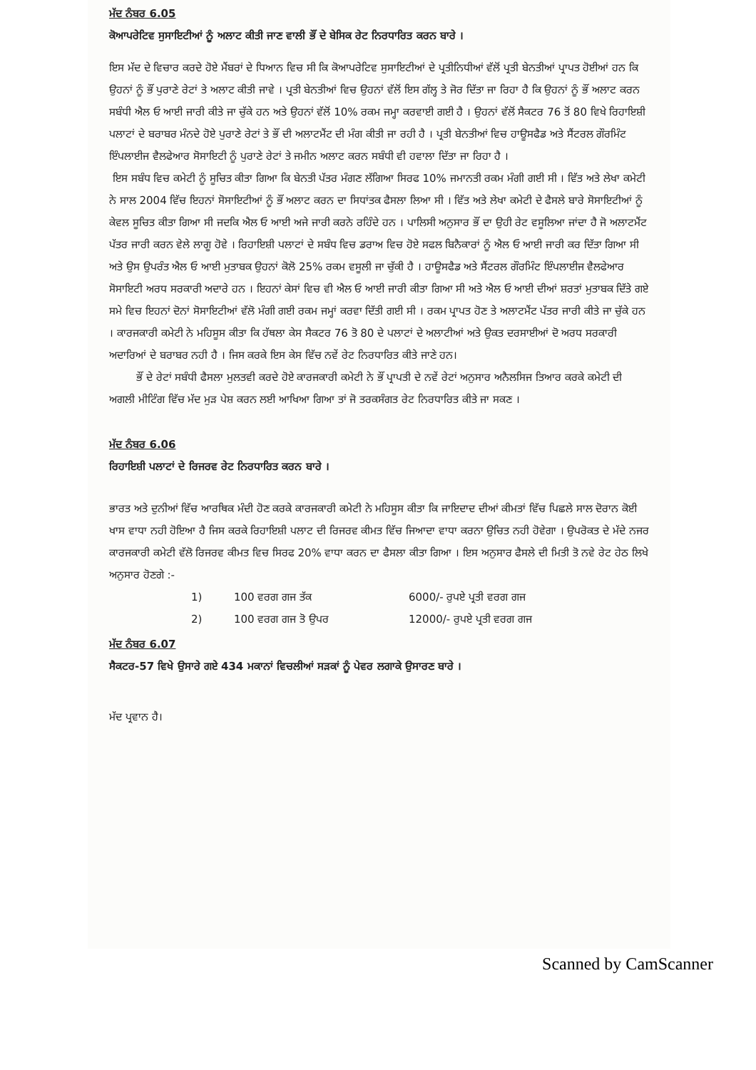ਮੱਦ ਨੰਬਰ 6.05
ਕੋਆਪਰੇਟਿਵ ਸੁਸਾਇਟੀਆਂ ਨੂੰ ਅਲਾਟ ਕੀਤੀ ਜਾਣ ਵਾਲੀ ਭੌਂ ਦੇ ਬੇਸਿਕ ਰੇਟ ਨਿਰਧਾਰਿਤ ਕਰਨ ਬਾਰੇ ।
ਇਸ ਮੱਦ ਦੇ ਵਿਚਾਰ ਕਰਦੇ ਹੋਏ ਮੈਂਬਰਾਂ ਦੇ ਧਿਆਨ ਵਿਚ ਸੀ ਕਿ ਕੋਆਪਰੇਟਿਵ ਸੁਸਾਇਟੀਆਂ ਦੇ ਪ੍ਰਤੀਨਿਧੀਆਂ ਵੱਲੋਂ ਪ੍ਰਤੀ ਬੇਨਤੀਆਂ ਪ੍ਰਾਪਤ ਹੋਈਆਂ ਹਨ ਕਿ ਉਹਨਾਂ ਨੂੰ ਭੌਂ ਪੁਰਾਣੇ ਰੇਟਾਂ ਤੇ ਅਲਾਟ ਕੀਤੀ ਜਾਵੇ । ਪ੍ਰਤੀ ਬੇਨਤੀਆਂ ਵਿਚ ਉਹਨਾਂ ਵੱਲੋਂ ਇਸ ਗੱਲ੍ਹ ਤੇ ਜੋਰ ਦਿੱਤਾ ਜਾ ਰਿਹਾ ਹੈ ਕਿ ਉਹਨਾਂ ਨੂੰ ਭੌਂ ਅਲਾਟ ਕਰਨ ਸਬੰਧੀ ਐਲ ਓ ਆਈ ਜਾਰੀ ਕੀਤੇ ਜਾ ਚੁੱਕੇ ਹਨ ਅਤੇ ਉਹਨਾਂ ਵੱਲੋਂ 10% ਰਕਮ ਜਮ੍ਹਾ ਕਰਵਾਈ ਗਈ ਹੈ । ਉਹਨਾਂ ਵੱਲੋਂ ਸੈਕਟਰ 76 ਤੋਂ 80 ਵਿਖੇ ਰਿਹਾਇਸ਼ੀ ਪਲਾਟਾਂ ਦੇ ਬਰਾਬਰ ਮੰਨਦੇ ਹੋਏ ਪੁਰਾਣੇ ਰੇਟਾਂ ਤੇ ਭੌਂ ਦੀ ਅਲਾਟਮੈਂਟ ਦੀ ਮੰਗ ਕੀਤੀ ਜਾ ਰਹੀ ਹੈ । ਪ੍ਰਤੀ ਬੇਨਤੀਆਂ ਵਿਚ ਹਾਊਸਫੈਡ ਅਤੇ ਸੈਂਟਰਲ ਗੌਰਮਿੰਟ ਇੰਪਲਾਈਜ ਵੈਲਫੇਆਰ ਸੋਸਾਇਟੀ ਨੂੰ ਪੁਰਾਣੇ ਰੇਟਾਂ ਤੇ ਜਮੀਨ ਅਲਾਟ ਕਰਨ ਸਬੰਧੀ ਵੀ ਹਵਾਲਾ ਦਿੱਤਾ ਜਾ ਰਿਹਾ ਹੈ ।
ਇਸ ਸਬੰਧ ਵਿਚ ਕਮੇਟੀ ਨੂੰ ਸੂਚਿਤ ਕੀਤਾ ਗਿਆ ਕਿ ਬੇਨਤੀ ਪੱਤਰ ਮੰਗਣ ਲੱਗਿਆ ਸਿਰਫ 10% ਜਮਾਨਤੀ ਰਕਮ ਮੰਗੀ ਗਈ ਸੀ । ਵਿੱਤ ਅਤੇ ਲੇਖਾ ਕਮੇਟੀ ਨੇ ਸਾਲ 2004 ਵਿੱਚ ਇਹਨਾਂ ਸੋਸਾਇਟੀਆਂ ਨੂੰ ਭੌਂ ਅਲਾਟ ਕਰਨ ਦਾ ਸਿਧਾਂਤਕ ਫੈਸਲਾ ਲਿਆ ਸੀ । ਵਿੱਤ ਅਤੇ ਲੇਖਾ ਕਮੇਟੀ ਦੇ ਫੈਸਲੇ ਬਾਰੇ ਸੋਸਾਇਟੀਆਂ ਨੂੰ ਕੇਵਲ ਸੂਚਿਤ ਕੀਤਾ ਗਿਆ ਸੀ ਜਦਕਿ ਐਲ ਓ ਆਈ ਅਜੇ ਜਾਰੀ ਕਰਨੇ ਰਹਿੰਦੇ ਹਨ । ਪਾਲਿਸੀ ਅਨੁਸਾਰ ਭੌਂ ਦਾ ਉਹੀ ਰੇਟ ਵਸੂਲਿਆ ਜਾਂਦਾ ਹੈ ਜੋ ਅਲਾਟਮੈਂਟ ਪੱਤਰ ਜਾਰੀ ਕਰਨ ਵੇਲੇ ਲਾਗੂ ਹੋਵੇ । ਰਿਹਾਇਸ਼ੀ ਪਲਾਟਾਂ ਦੇ ਸਬੰਧ ਵਿਚ ਡਰਾਅ ਵਿਚ ਹੋਏ ਸਫਲ ਬਿਨੈਕਾਰਾਂ ਨੂੰ ਐਲ ਓ ਆਈ ਜਾਰੀ ਕਰ ਦਿੱਤਾ ਗਿਆ ਸੀ ਅਤੇ ਉਸ ਉਪਰੰਤ ਐਲ ਓ ਆਈ ਮੁਤਾਬਕ ਉਹਨਾਂ ਕੋਲੋ 25% ਰਕਮ ਵਸੂਲੀ ਜਾ ਚੁੱਕੀ ਹੈ । ਹਾਊਸਫੈਡ ਅਤੇ ਸੈਂਟਰਲ ਗੌਰਮਿੰਟ ਇੰਪਲਾਈਜ ਵੈਲਫੇਆਰ ਸੋਸਾਇਟੀ ਅਰਧ ਸਰਕਾਰੀ ਅਦਾਰੇ ਹਨ । ਇਹਨਾਂ ਕੇਸਾਂ ਵਿਚ ਵੀ ਐਲ ਓ ਆਈ ਜਾਰੀ ਕੀਤਾ ਗਿਆ ਸੀ ਅਤੇ ਐਲ ਓ ਆਈ ਦੀਆਂ ਸ਼ਰਤਾਂ ਮੁਤਾਬਕ ਦਿੱਤੇ ਗਏ ਸਮੇ ਵਿਚ ਇਹਨਾਂ ਦੋਨਾਂ ਸੋਸਾਇਟੀਆਂ ਵੱਲੋ ਮੰਗੀ ਗਈ ਰਕਮ ਜਮ੍ਹਾਂ ਕਰਵਾ ਦਿੱਤੀ ਗਈ ਸੀ । ਰਕਮ ਪ੍ਰਾਪਤ ਹੋਣ ਤੇ ਅਲਾਟਮੈਂਟ ਪੱਤਰ ਜਾਰੀ ਕੀਤੇ ਜਾ ਚੁੱਕੇ ਹਨ । ਕਾਰਜਕਾਰੀ ਕਮੇਟੀ ਨੇ ਮਹਿਸੂਸ ਕੀਤਾ ਕਿ ਹੱਥਲਾ ਕੇਸ ਸੈਕਟਰ 76 ਤੋ 80 ਦੇ ਪਲਾਟਾਂ ਦੇ ਅਲਾਟੀਆਂ ਅਤੇ ਉਕਤ ਦਰਸਾਈਆਂ ਦੋ ਅਰਧ ਸਰਕਾਰੀ ਅਦਾਰਿਆਂ ਦੇ ਬਰਾਬਰ ਨਹੀ ਹੈ । ਜਿਸ ਕਰਕੇ ਇਸ ਕੇਸ ਵਿੱਚ ਨਵੇਂ ਰੇਟ ਨਿਰਧਾਰਿਤ ਕੀਤੇ ਜਾਣੇ ਹਨ।
ਭੌਂ ਦੇ ਰੇਟਾਂ ਸਬੰਧੀ ਫੈਸਲਾ ਮੁਲਤਵੀ ਕਰਦੇ ਹੋਏ ਕਾਰਜਕਾਰੀ ਕਮੇਟੀ ਨੇ ਭੌਂ ਪ੍ਰਾਪਤੀ ਦੇ ਨਵੇਂ ਰੇਟਾਂ ਅਨੁਸਾਰ ਅਨੈਲਸਿਜ ਤਿਆਰ ਕਰਕੇ ਕਮੇਟੀ ਦੀ ਅਗਲੀ ਮੀਟਿੰਗ ਵਿੱਚ ਮੱਦ ਮੁੜ ਪੇਸ਼ ਕਰਨ ਲਈ ਆਖਿਆ ਗਿਆ ਤਾਂ ਜੋ ਤਰਕਸੰਗਤ ਰੇਟ ਨਿਰਧਾਰਿਤ ਕੀਤੇ ਜਾ ਸਕਣ ।
ਮੱਦ ਨੰਬਰ 6.06
ਰਿਹਾਇਸ਼ੀ ਪਲਾਟਾਂ ਦੇ ਰਿਜਰਵ ਰੇਟ ਨਿਰਧਾਰਿਤ ਕਰਨ ਬਾਰੇ ।
ਭਾਰਤ ਅਤੇ ਦੁਨੀਆਂ ਵਿੱਚ ਆਰਥਿਕ ਮੰਦੀ ਹੋਣ ਕਰਕੇ ਕਾਰਜਕਾਰੀ ਕਮੇਟੀ ਨੇ ਮਹਿਸੂਸ ਕੀਤਾ ਕਿ ਜਾਇਦਾਦ ਦੀਆਂ ਕੀਮਤਾਂ ਵਿੱਚ ਪਿਛਲੇ ਸਾਲ ਦੋਰਾਨ ਕੋਈ ਖਾਸ ਵਾਧਾ ਨਹੀ ਹੋਇਆ ਹੈ ਜਿਸ ਕਰਕੇ ਰਿਹਾਇਸ਼ੀ ਪਲਾਟ ਦੀ ਰਿਜਰਵ ਕੀਮਤ ਵਿੱਚ ਜਿਆਦਾ ਵਾਧਾ ਕਰਨਾ ਉਚਿਤ ਨਹੀ ਹੋਵੇਗਾ । ਉਪਰੋਕਤ ਦੇ ਮੱਦੇ ਨਜਰ ਕਾਰਜਕਾਰੀ ਕਮੇਟੀ ਵੱਲੋ ਰਿਜਰਵ ਕੀਮਤ ਵਿਚ ਸਿਰਫ 20% ਵਾਧਾ ਕਰਨ ਦਾ ਫੈਸਲਾ ਕੀਤਾ ਗਿਆ । ਇਸ ਅਨੁਸਾਰ ਫੈਸਲੇ ਦੀ ਮਿਤੀ ਤੋ ਨਵੇ ਰੇਟ ਹੇਠ ਲਿਖੇ ਅਨੁਸਾਰ ਹੋਣਗੇ :-
1) 100 ਵਰਗ ਗਜ ਤੱਕ 6000/- ਰੁਪਏ ਪ੍ਰਤੀ ਵਰਗ ਗਜ
2) 100 ਵਰਗ ਗਜ ਤੋ ਉਪਰ 12000/- ਰੁਪਏ ਪ੍ਰਤੀ ਵਰਗ ਗਜ
ਮੱਦ ਨੰਬਰ 6.07
ਸੈਕਟਰ-57 ਵਿਖੇ ਉਸਾਰੇ ਗਏ 434 ਮਕਾਨਾਂ ਵਿਚਲੀਆਂ ਸੜਕਾਂ ਨੂੰ ਪੇਵਰ ਲਗਾਕੇ ਉਸਾਰਣ ਬਾਰੇ ।
ਮੱਦ ਪ੍ਰਵਾਨ ਹੈ।
Scanned by CamScanner